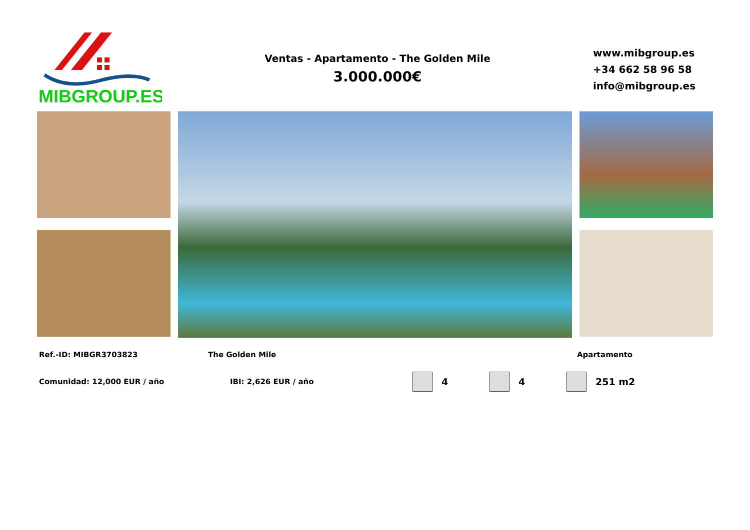MIBGROUP.ES
Ventas - Apartamento - The Golden Mile
3.000.000€
www.mibgroup.es
+34 662 58 96 58
info@mibgroup.es
Ref.-ID: MIBGR3703823 The Golden Mile Apartamento
Comunidad: 12,000 EUR / año IBI: 2,626 EUR / año
4 4 251 m2